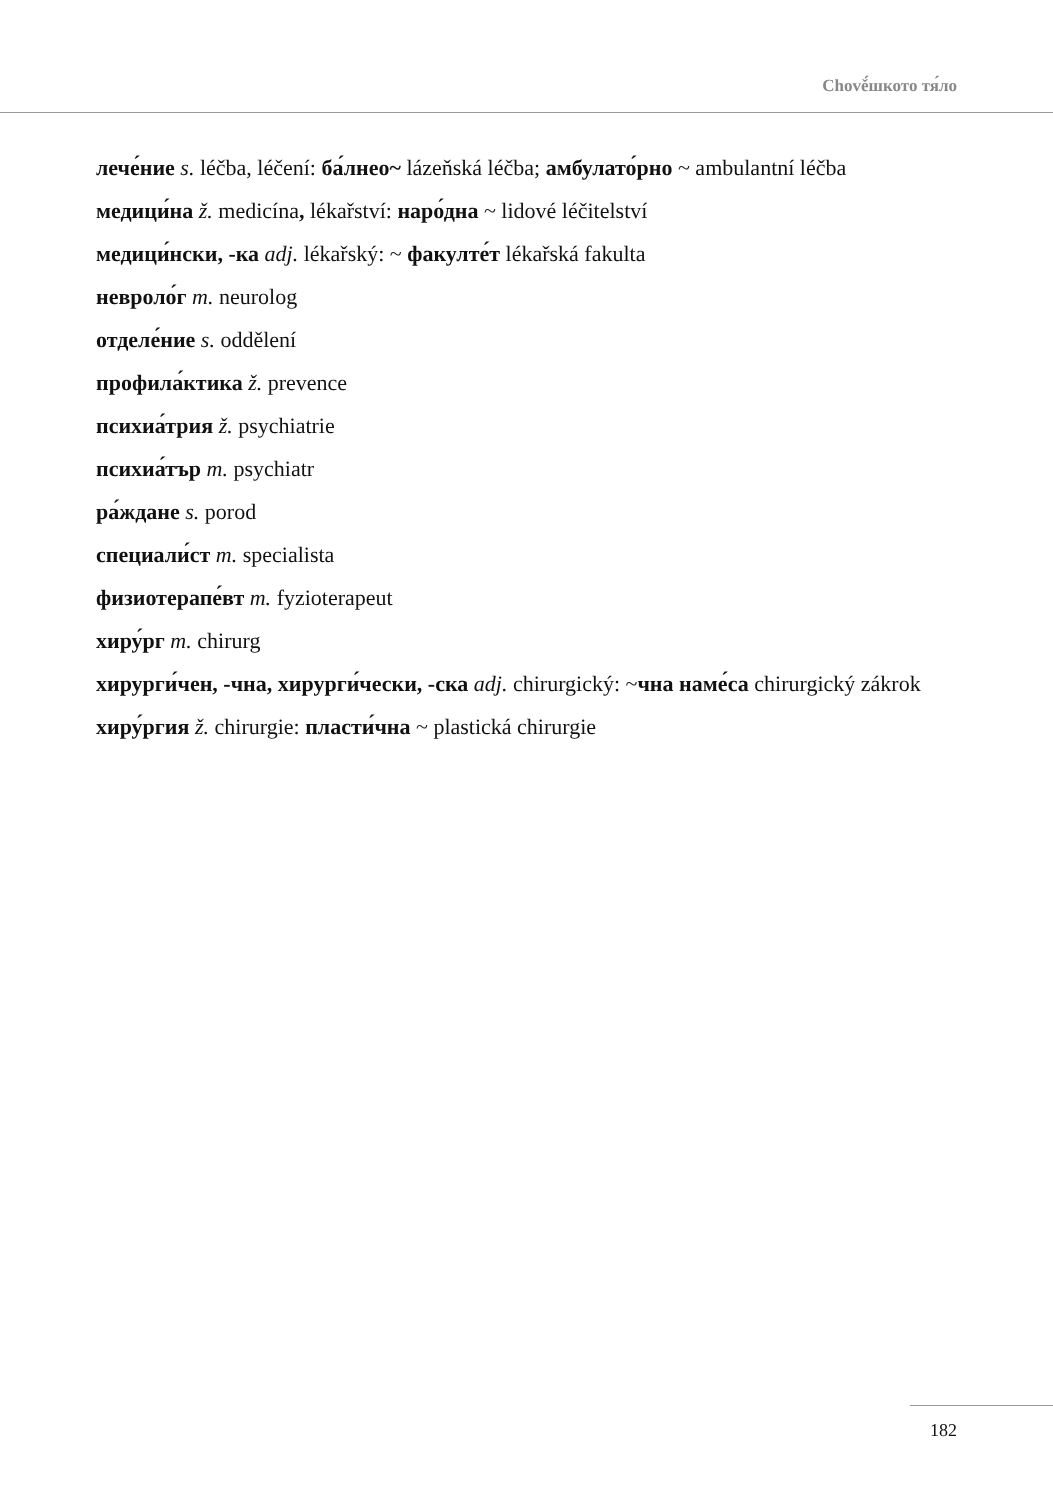Chově́шкото тя́ло
лече́ние s. léčba, léčení: ба́лнео~ lázeňská léčba; амбулато́рно ~ ambulantní léčba
медици́на ž. medicína, lékařství: наро́дна ~ lidové léčitelství
медици́нски, -ка adj. lékařský: ~ факулте́т lékařská fakulta
невроло́г m. neurolog
отделе́ние s. oddělení
профила́ктика ž. prevence
психиа́трия ž. psychiatrie
психиа́тър m. psychiatr
ра́ждане s. porod
специали́ст m. specialista
физиотерапе́вт m. fyzioterapeut
хиру́рг m. chirurg
хирурги́чен, -чна, хирурги́чески, -ска adj. chirurgický: ~чна наме́са chirurgický zákrok
хиру́ргия ž. chirurgie: пласти́чна ~ plastická chirurgie
182